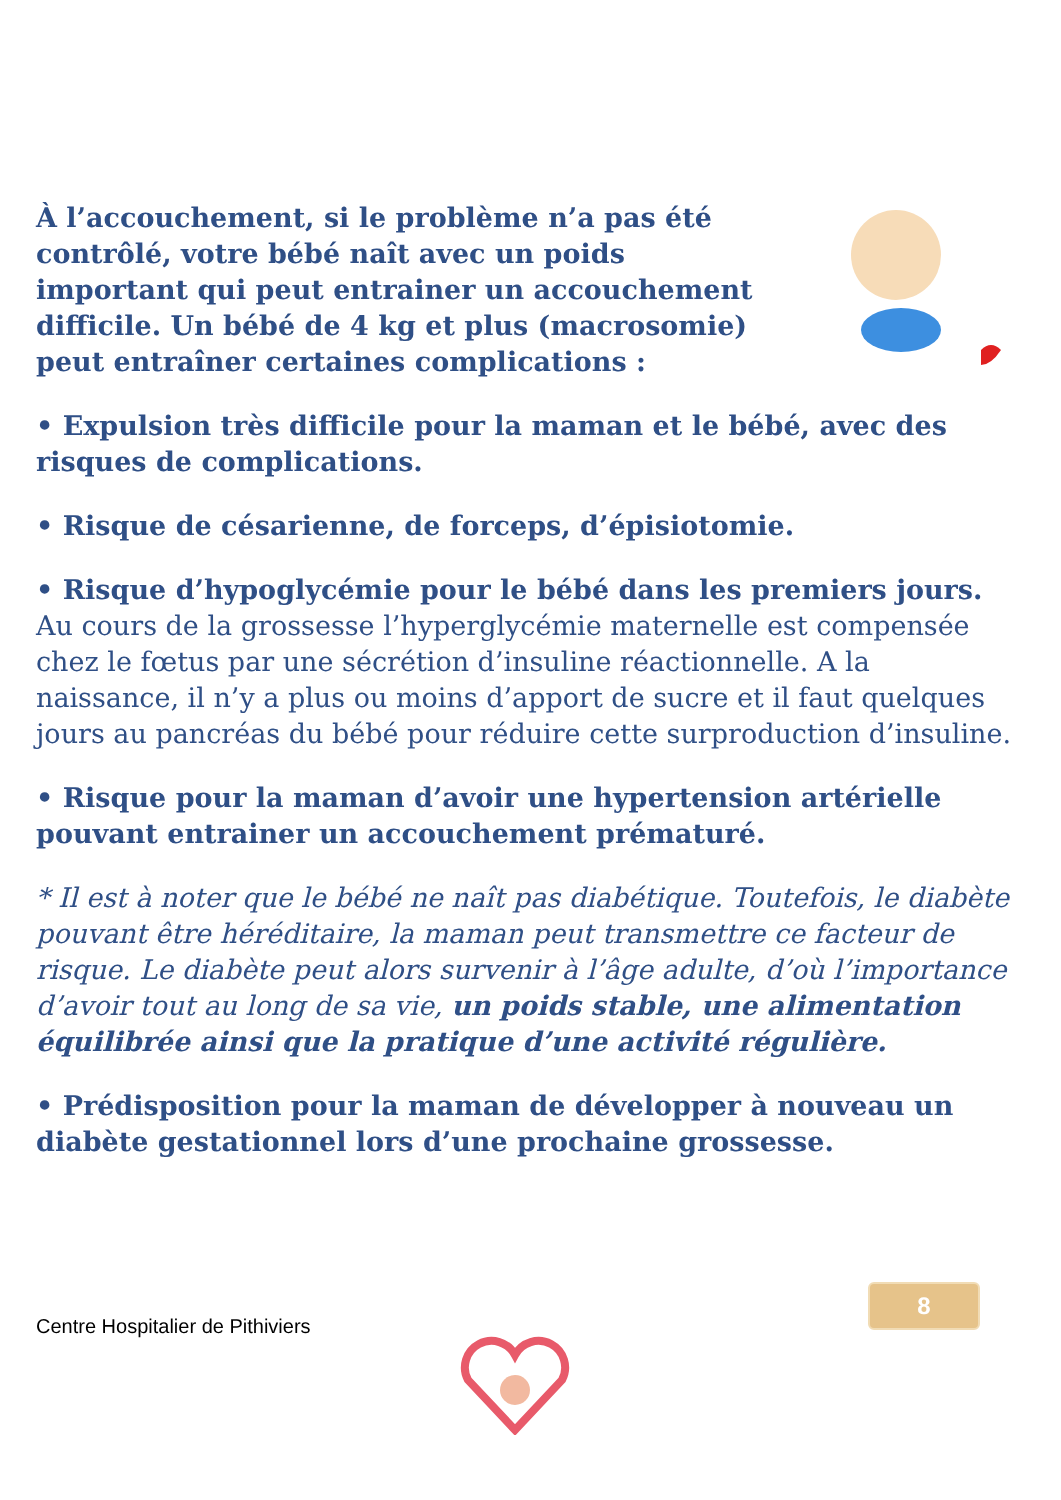À l’accouchement, si le problème n’a pas été contrôlé, votre bébé naît avec un poids important qui peut entrainer un accouchement difficile. Un bébé de 4 kg et plus (macrosomie) peut entraîner certaines complications :
• Expulsion très difficile pour la maman et le bébé, avec des risques de complications.
• Risque de césarienne, de forceps, d’épisiotomie.
• Risque d’hypoglycémie pour le bébé dans les premiers jours.
Au cours de la grossesse l’hyperglycémie maternelle est compensée chez le fœtus par une sécrétion d’insuline réactionnelle. A la naissance, il n’y a plus ou moins d’apport de sucre et il faut quelques jours au pancréas du bébé pour réduire cette surproduction d’insuline.
• Risque pour la maman d’avoir une hypertension artérielle pouvant entrainer un accouchement prématuré.
* Il est à noter que le bébé ne naît pas diabétique. Toutefois, le diabète pouvant être héréditaire, la maman peut transmettre ce facteur de risque. Le diabète peut alors survenir à l’âge adulte, d’où l’importance d’avoir tout au long de sa vie, un poids stable, une alimentation équilibrée ainsi que la pratique d’une activité régulière.
• Prédisposition pour la maman de développer à nouveau un diabète gestationnel lors d’une prochaine grossesse.
8
Centre Hospitalier de Pithiviers